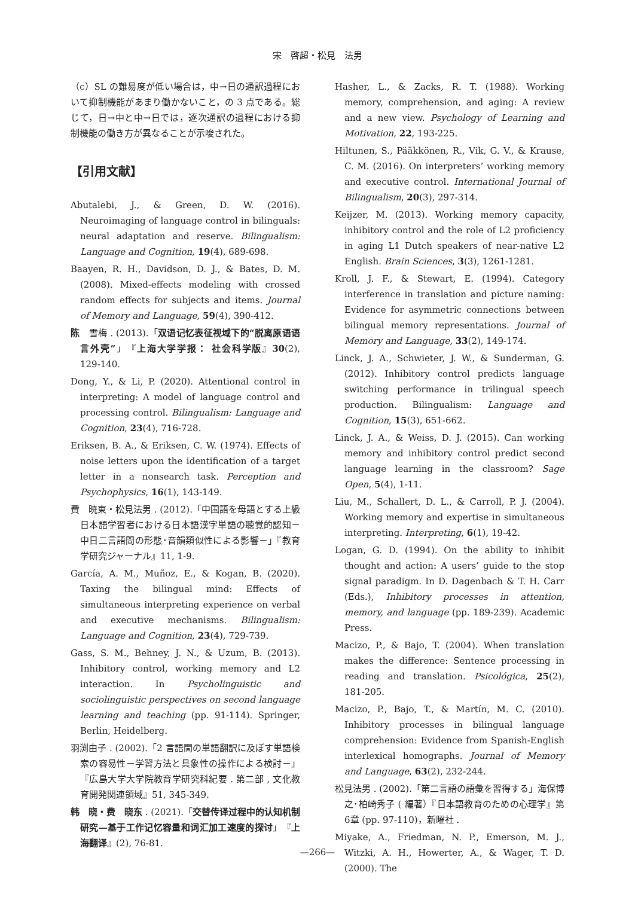宋　啓超・松見　法男
（c）SL の難易度が低い場合は，中→日の通訳過程において抑制機能があまり働かないこと，の 3 点である。総じて，日→中と中→日では，逐次通訳の過程における抑制機能の働き方が異なることが示唆された。
【引用文献】
Abutalebi, J., & Green, D. W. (2016). Neuroimaging of language control in bilinguals: neural adaptation and reserve. Bilingualism: Language and Cognition, 19(4), 689-698.
Baayen, R. H., Davidson, D. J., & Bates, D. M. (2008). Mixed-effects modeling with crossed random effects for subjects and items. Journal of Memory and Language, 59(4), 390-412.
陈　雪梅 . (2013).「双语记忆表征视域下的“脱离原语语言外壳”」『上海大学学报： 社会科学版』30(2), 129-140.
Dong, Y., & Li, P. (2020). Attentional control in interpreting: A model of language control and processing control. Bilingualism: Language and Cognition, 23(4), 716-728.
Eriksen, B. A., & Eriksen, C. W. (1974). Effects of noise letters upon the identification of a target letter in a nonsearch task. Perception and Psychophysics, 16(1), 143-149.
費　暁東・松見法男 . (2012).「中国語を母語とする上級日本語学習者における日本語漢字単語の聴覚的認知－中日二言語間の形態･音韻類似性による影響－」『教育学研究ジャーナル』11, 1-9.
García, A. M., Muñoz, E., & Kogan, B. (2020). Taxing the bilingual mind: Effects of simultaneous interpreting experience on verbal and executive mechanisms. Bilingualism: Language and Cognition, 23(4), 729-739.
Gass, S. M., Behney, J. N., & Uzum, B. (2013). Inhibitory control, working memory and L2 interaction. In Psycholinguistic and sociolinguistic perspectives on second language learning and teaching (pp. 91-114). Springer, Berlin, Heidelberg.
羽渕由子 . (2002).「2 言語間の単語翻訳に及ぼす単語検索の容易性－学習方法と具象性の操作による検討－」『広島大学大学院教育学研究科紀要 . 第二部 , 文化教育開発関連領域』51, 345-349.
韩　晓・费　晓东 . (2021).「交替传译过程中的认知机制研究—基于工作记忆容量和词汇加工速度的探讨」『上海翻译』(2), 76-81.
Hasher, L., & Zacks, R. T. (1988). Working memory, comprehension, and aging: A review and a new view. Psychology of Learning and Motivation, 22, 193-225.
Hiltunen, S., Pääkkönen, R., Vik, G. V., & Krause, C. M. (2016). On interpreters’ working memory and executive control. International Journal of Bilingualism, 20(3), 297-314.
Keijzer, M. (2013). Working memory capacity, inhibitory control and the role of L2 proficiency in aging L1 Dutch speakers of near-native L2 English. Brain Sciences, 3(3), 1261-1281.
Kroll, J. F., & Stewart, E. (1994). Category interference in translation and picture naming: Evidence for asymmetric connections between bilingual memory representations. Journal of Memory and Language, 33(2), 149-174.
Linck, J. A., Schwieter, J. W., & Sunderman, G. (2012). Inhibitory control predicts language switching performance in trilingual speech production. Bilingualism: Language and Cognition, 15(3), 651-662.
Linck, J. A., & Weiss, D. J. (2015). Can working memory and inhibitory control predict second language learning in the classroom? Sage Open, 5(4), 1-11.
Liu, M., Schallert, D. L., & Carroll, P. J. (2004). Working memory and expertise in simultaneous interpreting. Interpreting, 6(1), 19-42.
Logan, G. D. (1994). On the ability to inhibit thought and action: A users’ guide to the stop signal paradigm. In D. Dagenbach & T. H. Carr (Eds.), Inhibitory processes in attention, memory, and language (pp. 189-239). Academic Press.
Macizo, P., & Bajo, T. (2004). When translation makes the difference: Sentence processing in reading and translation. Psicológica, 25(2), 181-205.
Macizo, P., Bajo, T., & Martín, M. C. (2010). Inhibitory processes in bilingual language comprehension: Evidence from Spanish-English interlexical homographs. Journal of Memory and Language, 63(2), 232-244.
松見法男 . (2002).「第二言語の語彙を習得する」海保博之･柏崎秀子 ( 編著）『日本語教育のための心理学』第6章 (pp. 97-110)，新曜社 .
Miyake, A., Friedman, N. P., Emerson, M. J., Witzki, A. H., Howerter, A., & Wager, T. D. (2000). The
—266—